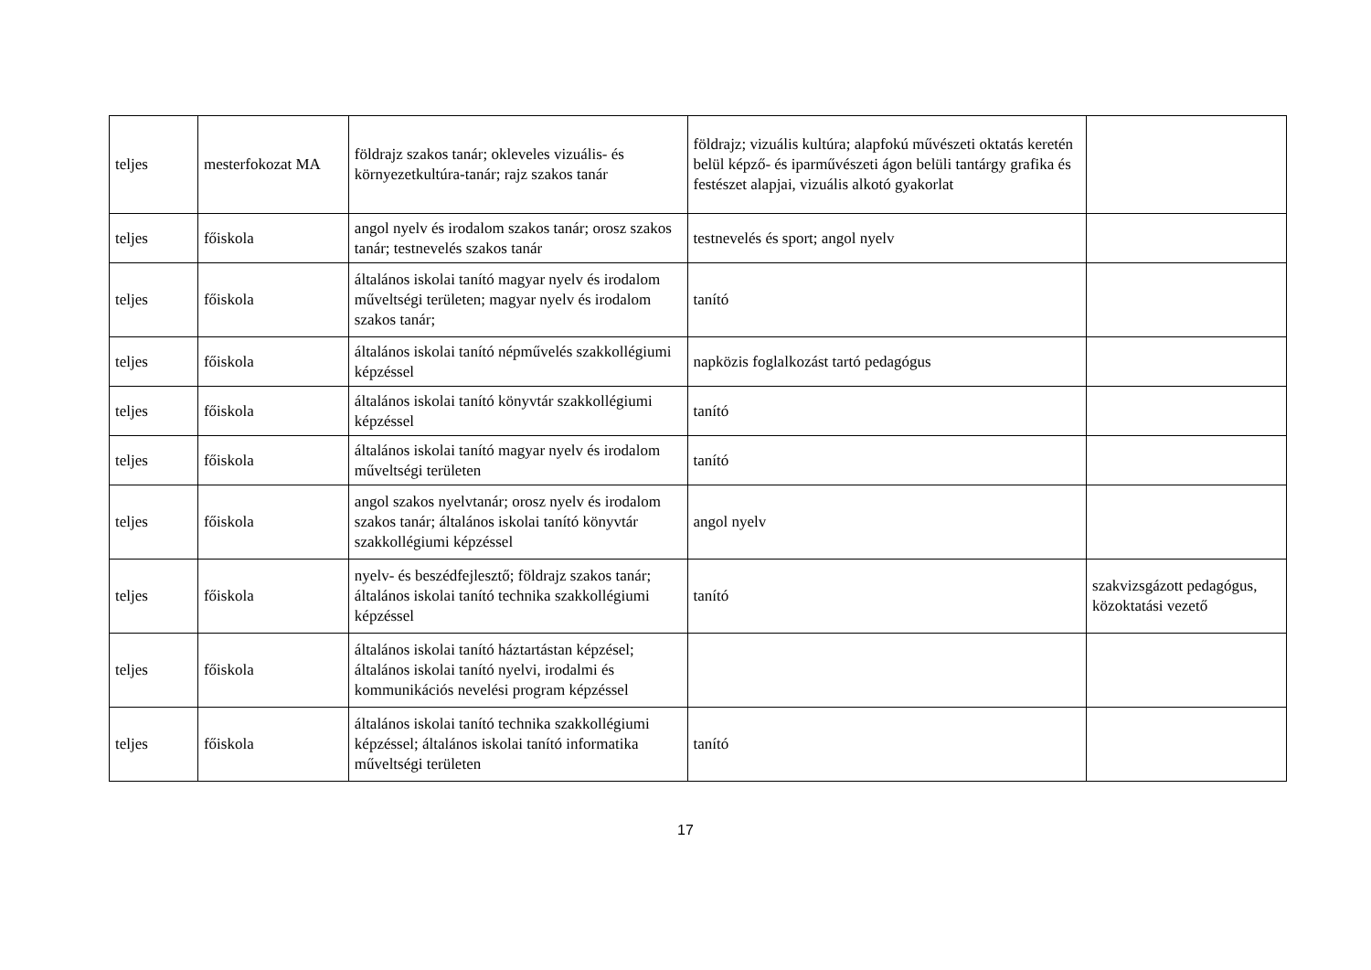| teljes | mesterfokozat MA | földrajz szakos tanár; okleveles vizuális- és környezetkultúra-tanár; rajz szakos tanár | földrajz; vizuális kultúra; alapfokú művészeti oktatás keretén belül képző- és iparművészeti ágon belüli tantárgy grafika és festészet alapjai, vizuális alkotó gyakorlat | |
| teljes | főiskola | angol nyelv és irodalom szakos tanár; orosz szakos tanár; testnevelés szakos tanár | testnevelés és sport; angol nyelv | |
| teljes | főiskola | általános iskolai tanító magyar nyelv és irodalom műveltségi területen; magyar nyelv és irodalom szakos tanár; | tanító | |
| teljes | főiskola | általános iskolai tanító népművelés szakkollégiumi képzéssel | napközis foglalkozást tartó pedagógus | |
| teljes | főiskola | általános iskolai tanító könyvtár szakkollégiumi képzéssel | tanító | |
| teljes | főiskola | általános iskolai tanító magyar nyelv és irodalom műveltségi területen | tanító | |
| teljes | főiskola | angol szakos nyelvtanár; orosz nyelv és irodalom szakos tanár; általános iskolai tanító könyvtár szakkollégiumi képzéssel | angol nyelv | |
| teljes | főiskola | nyelv- és beszédfejlesztő; földrajz szakos tanár; általános iskolai tanító technika szakkollégiumi képzéssel | tanító | szakvizsgázott pedagógus, közoktatási vezető |
| teljes | főiskola | általános iskolai tanító háztartástan képzésel; általános iskolai tanító nyelvi, irodalmi és kommunikációs nevelési program képzéssel | | |
| teljes | főiskola | általános iskolai tanító technika szakkollégiumi képzéssel; általános iskolai tanító informatika műveltségi területen | tanító | |
17